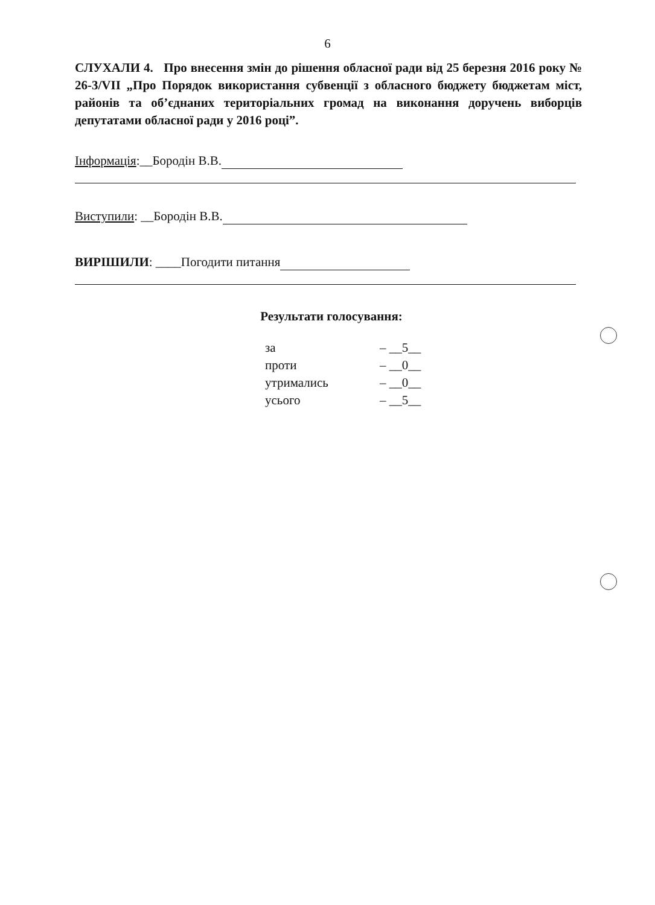6
СЛУХАЛИ 4. Про внесення змін до рішення обласної ради від 25 березня 2016 року № 26-3/VII „Про Порядок використання субвенції з обласного бюджету бюджетам міст, районів та об’єднаних територіальних громад на виконання доручень виборців депутатами обласної ради у 2016 році”.
Інформація:__Бородін В.В.
Виступили: __Бородін В.В.
ВИРІШИЛИ: ____Погодити питання
Результати голосування:
| за | – __5__ |
| проти | – __0__ |
| утримались | – __0__ |
| усього | – __5__ |